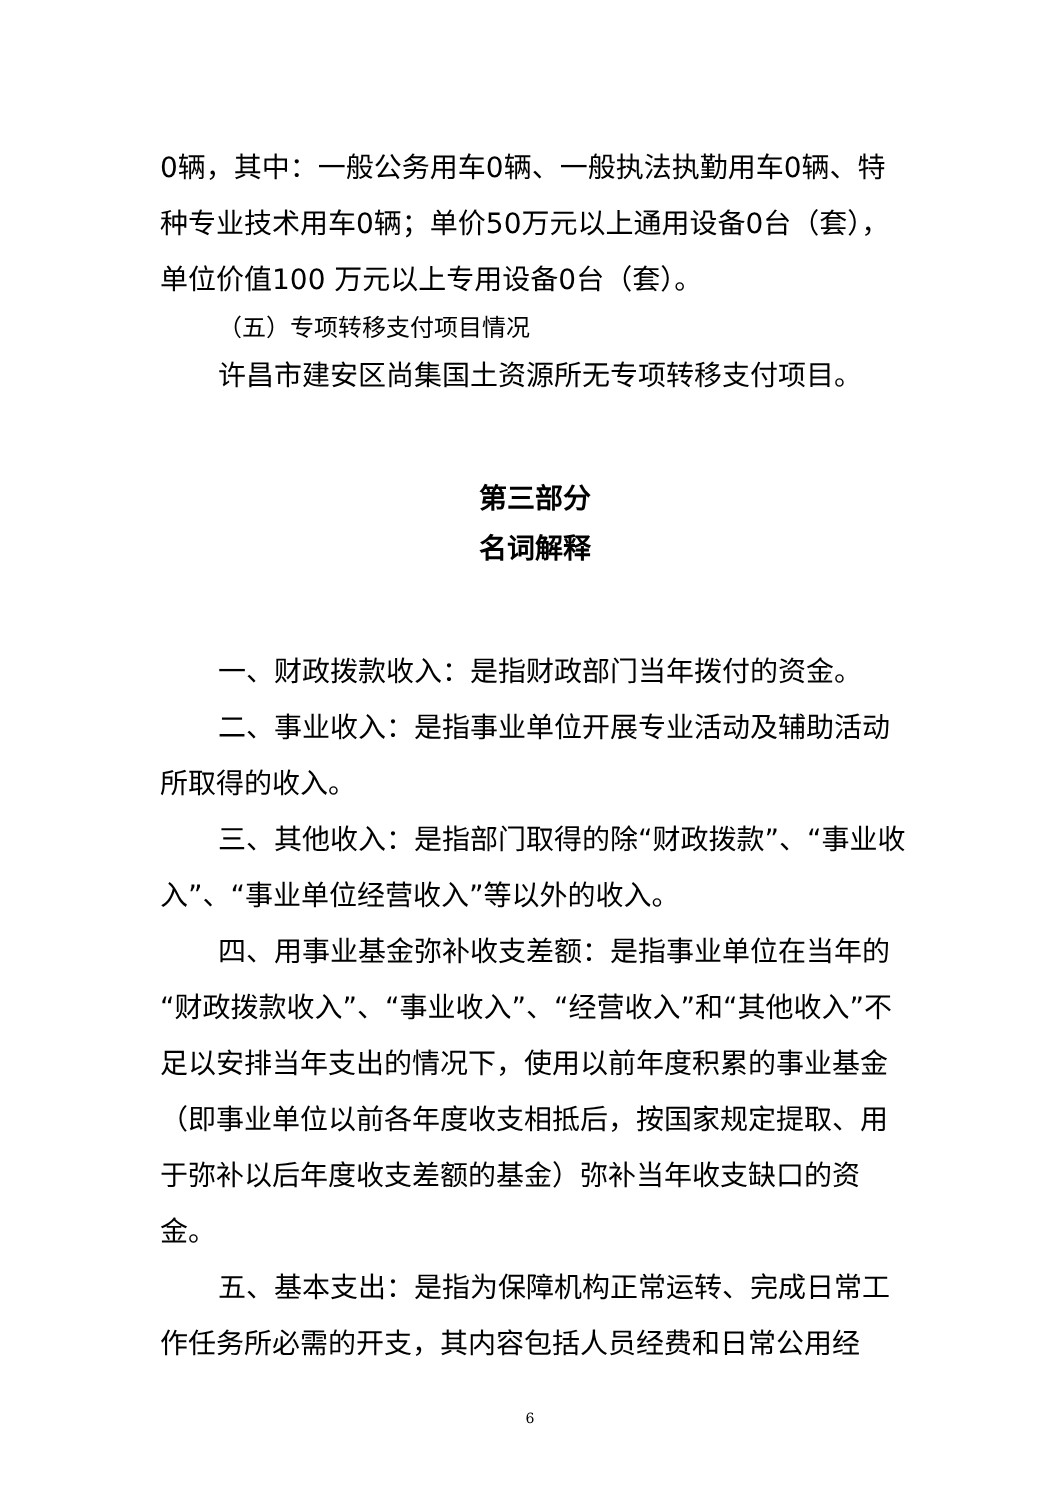0辆，其中：一般公务用车0辆、一般执法执勤用车0辆、特种专业技术用车0辆；单价50万元以上通用设备0台（套），单位价值100 万元以上专用设备0台（套）。
（五）专项转移支付项目情况
许昌市建安区尚集国土资源所无专项转移支付项目。
第三部分
名词解释
一、财政拨款收入：是指财政部门当年拨付的资金。
二、事业收入：是指事业单位开展专业活动及辅助活动所取得的收入。
三、其他收入：是指部门取得的除“财政拨款”、“事业收入”、“事业单位经营收入”等以外的收入。
四、用事业基金弥补收支差额：是指事业单位在当年的“财政拨款收入”、“事业收入”、“经营收入”和“其他收入”不足以安排当年支出的情况下，使用以前年度积累的事业基金（即事业单位以前各年度收支相抵后，按国家规定提取、用于弥补以后年度收支差额的基金）弥补当年收支缺口的资金。
五、基本支出：是指为保障机构正常运转、完成日常工作任务所必需的开支，其内容包括人员经费和日常公用经
6